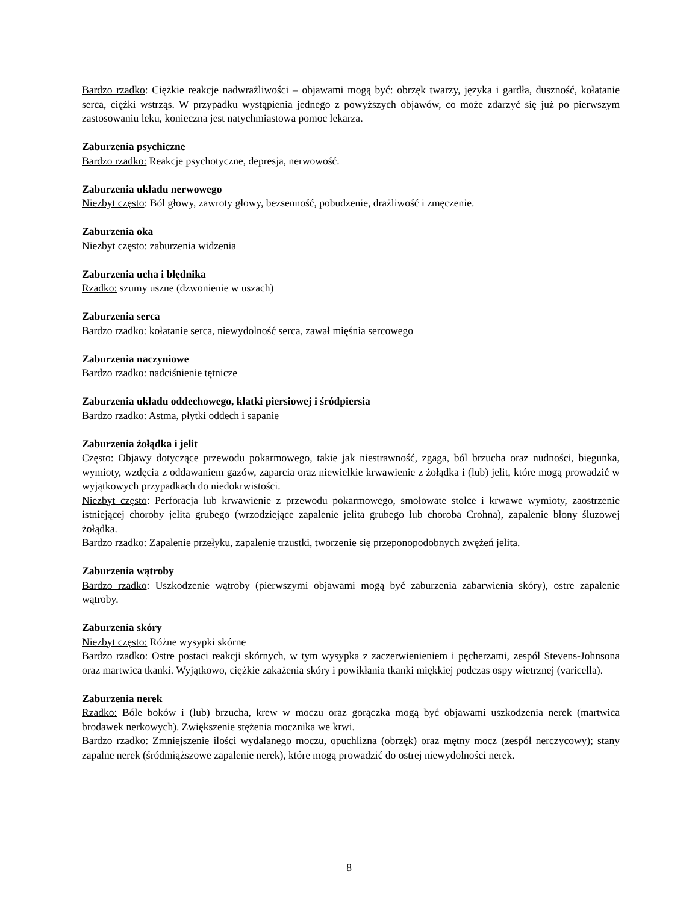Bardzo rzadko: Ciężkie reakcje nadwrażliwości – objawami mogą być: obrzęk twarzy, języka i gardła, duszność, kołatanie serca, ciężki wstrząs. W przypadku wystąpienia jednego z powyższych objawów, co może zdarzyć się już po pierwszym zastosowaniu leku, konieczna jest natychmiastowa pomoc lekarza.
Zaburzenia psychiczne
Bardzo rzadko: Reakcje psychotyczne, depresja, nerwowość.
Zaburzenia układu nerwowego
Niezbyt często: Ból głowy, zawroty głowy, bezsenność, pobudzenie, drażliwość i zmęczenie.
Zaburzenia oka
Niezbyt często: zaburzenia widzenia
Zaburzenia ucha i błędnika
Rzadko: szumy uszne (dzwonienie w uszach)
Zaburzenia serca
Bardzo rzadko: kołatanie serca, niewydolność serca, zawał mięśnia sercowego
Zaburzenia naczyniowe
Bardzo rzadko: nadciśnienie tętnicze
Zaburzenia układu oddechowego, klatki piersiowej i śródpiersia
Bardzo rzadko: Astma, płytki oddech i sapanie
Zaburzenia żołądka i jelit
Często: Objawy dotyczące przewodu pokarmowego, takie jak niestrawność, zgaga, ból brzucha oraz nudności, biegunka, wymioty, wzdęcia z oddawaniem gazów, zaparcia oraz niewielkie krwawienie z żołądka i (lub) jelit, które mogą prowadzić w wyjątkowych przypadkach do niedokrwistości.
Niezbyt często: Perforacja lub krwawienie z przewodu pokarmowego, smołowate stolce i krwawe wymioty, zaostrzenie istniejącej choroby jelita grubego (wrzodziejące zapalenie jelita grubego lub choroba Crohna), zapalenie błony śluzowej żołądka.
Bardzo rzadko: Zapalenie przełyku, zapalenie trzustki, tworzenie się przeponopodobnych zwężeń jelita.
Zaburzenia wątroby
Bardzo rzadko: Uszkodzenie wątroby (pierwszymi objawami mogą być zaburzenia zabarwienia skóry), ostre zapalenie wątroby.
Zaburzenia skóry
Niezbyt często: Różne wysypki skórne
Bardzo rzadko: Ostre postaci reakcji skórnych, w tym wysypka z zaczerwienieniem i pęcherzami, zespół Stevens-Johnsona oraz martwica tkanki. Wyjątkowo, ciężkie zakażenia skóry i powikłania tkanki miękkiej podczas ospy wietrznej (varicella).
Zaburzenia nerek
Rzadko: Bóle boków i (lub) brzucha, krew w moczu oraz gorączka mogą być objawami uszkodzenia nerek (martwica brodawek nerkowych). Zwiększenie stężenia mocznika we krwi.
Bardzo rzadko: Zmniejszenie ilości wydalanego moczu, opuchlizna (obrzęk) oraz mętny mocz (zespół nerczycowy); stany zapalne nerek (śródmiąższowe zapalenie nerek), które mogą prowadzić do ostrej niewydolności nerek.
8